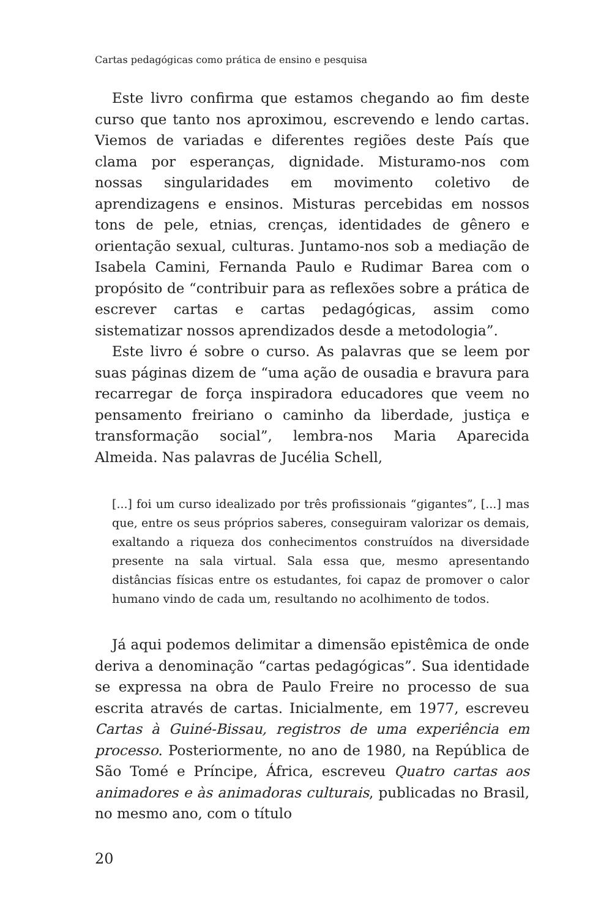Cartas pedagógicas como prática de ensino e pesquisa
Este livro confirma que estamos chegando ao fim deste curso que tanto nos aproximou, escrevendo e lendo cartas. Viemos de variadas e diferentes regiões deste País que clama por esperanças, dignidade. Misturamo-nos com nossas singularidades em movimento coletivo de aprendizagens e ensinos. Misturas percebidas em nossos tons de pele, etnias, crenças, identidades de gênero e orientação sexual, culturas. Juntamo-nos sob a mediação de Isabela Camini, Fernanda Paulo e Rudimar Barea com o propósito de “contribuir para as reflexões sobre a prática de escrever cartas e cartas pedagógicas, assim como sistematizar nossos aprendizados desde a metodologia”.
Este livro é sobre o curso. As palavras que se leem por suas páginas dizem de “uma ação de ousadia e bravura para recarregar de força inspiradora educadores que veem no pensamento freiriano o caminho da liberdade, justiça e transformação social”, lembra-nos Maria Aparecida Almeida. Nas palavras de Jucélia Schell,
[...] foi um curso idealizado por três profissionais “gigantes”, [...] mas que, entre os seus próprios saberes, conseguiram valorizar os demais, exaltando a riqueza dos conhecimentos construídos na diversidade presente na sala virtual. Sala essa que, mesmo apresentando distâncias físicas entre os estudantes, foi capaz de promover o calor humano vindo de cada um, resultando no acolhimento de todos.
Já aqui podemos delimitar a dimensão epistêmica de onde deriva a denominação “cartas pedagógicas”. Sua identidade se expressa na obra de Paulo Freire no processo de sua escrita através de cartas. Inicialmente, em 1977, escreveu Cartas à Guiné-Bissau, registros de uma experiência em processo. Posteriormente, no ano de 1980, na República de São Tomé e Príncipe, África, escreveu Quatro cartas aos animadores e às animadoras culturais, publicadas no Brasil, no mesmo ano, com o título
20